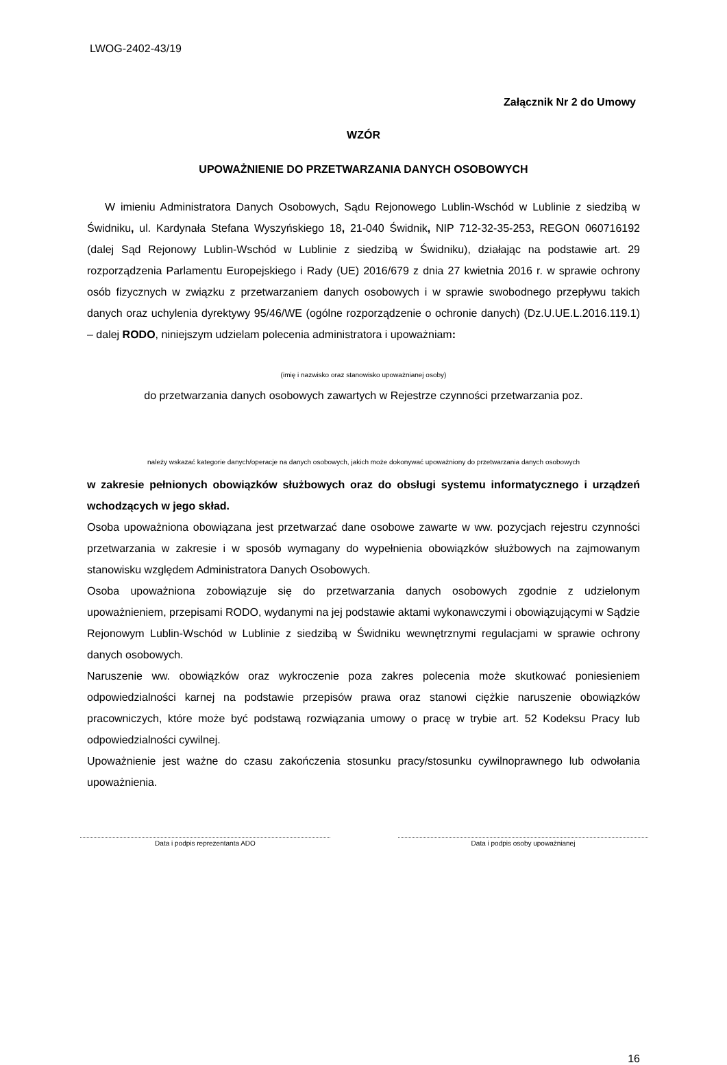LWOG-2402-43/19
Załącznik Nr 2 do Umowy
WZÓR
UPOWAŻNIENIE DO PRZETWARZANIA DANYCH OSOBOWYCH
W imieniu Administratora Danych Osobowych, Sądu Rejonowego Lublin-Wschód w Lublinie z siedzibą w Świdniku, ul. Kardynała Stefana Wyszyńskiego 18, 21-040 Świdnik, NIP 712-32-35-253, REGON 060716192 (dalej Sąd Rejonowy Lublin-Wschód w Lublinie z siedzibą w Świdniku), działając na podstawie art. 29 rozporządzenia Parlamentu Europejskiego i Rady (UE) 2016/679 z dnia 27 kwietnia 2016 r. w sprawie ochrony osób fizycznych w związku z przetwarzaniem danych osobowych i w sprawie swobodnego przepływu takich danych oraz uchylenia dyrektywy 95/46/WE (ogólne rozporządzenie o ochronie danych) (Dz.U.UE.L.2016.119.1) – dalej RODO, niniejszym udzielam polecenia administratora i upoważniam:
(imię i nazwisko oraz stanowisko upoważnianej osoby)
do przetwarzania danych osobowych zawartych w Rejestrze czynności przetwarzania poz.
należy wskazać kategorie danych/operacje na danych osobowych, jakich może dokonywać upoważniony do przetwarzania danych osobowych
w zakresie pełnionych obowiązków służbowych oraz do obsługi systemu informatycznego i urządzeń wchodzących w jego skład.
Osoba upoważniona obowiązana jest przetwarzać dane osobowe zawarte w ww. pozycjach rejestru czynności przetwarzania w zakresie i w sposób wymagany do wypełnienia obowiązków służbowych na zajmowanym stanowisku względem Administratora Danych Osobowych.
Osoba upoważniona zobowiązuje się do przetwarzania danych osobowych zgodnie z udzielonym upoważnieniem, przepisami RODO, wydanymi na jej podstawie aktami wykonawczymi i obowiązującymi w Sądzie Rejonowym Lublin-Wschód w Lublinie z siedzibą w Świdniku wewnętrznymi regulacjami w sprawie ochrony danych osobowych.
Naruszenie ww. obowiązków oraz wykroczenie poza zakres polecenia może skutkować poniesieniem odpowiedzialności karnej na podstawie przepisów prawa oraz stanowi ciężkie naruszenie obowiązków pracowniczych, które może być podstawą rozwiązania umowy o pracę w trybie art. 52 Kodeksu Pracy lub odpowiedzialności cywilnej.
Upoważnienie jest ważne do czasu zakończenia stosunku pracy/stosunku cywilnoprawnego lub odwołania upoważnienia.
Data i podpis reprezentanta ADO Data i podpis osoby upoważnianej
16